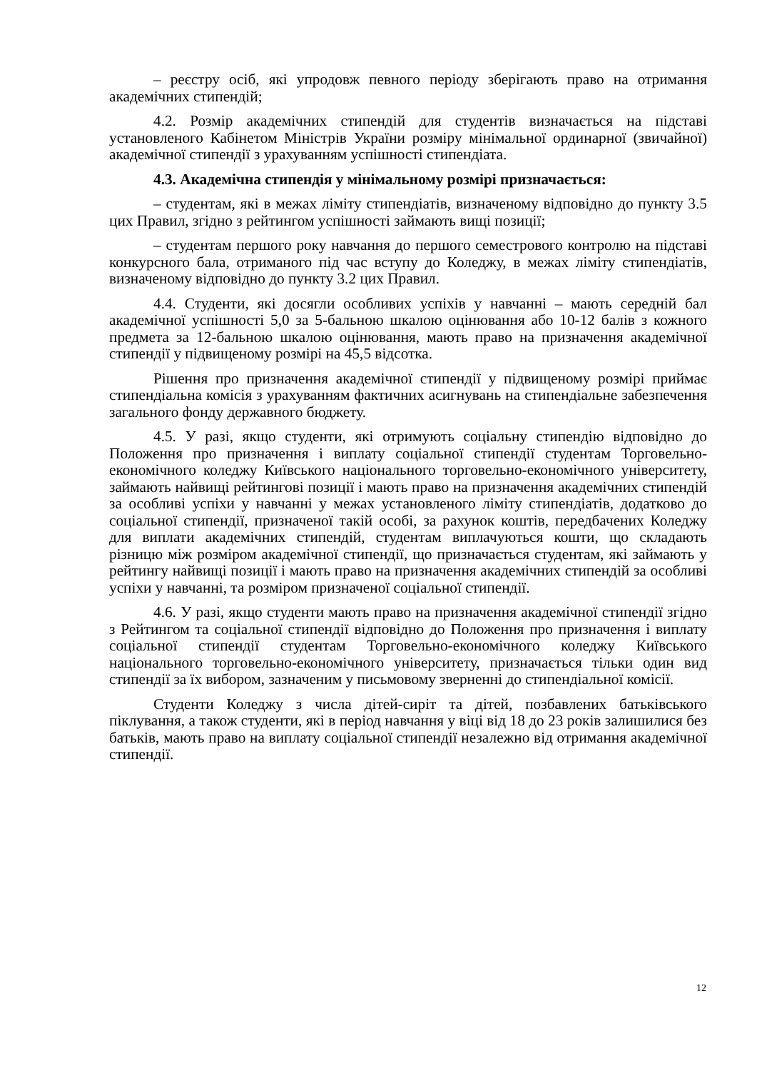– реєстру осіб, які упродовж певного періоду зберігають право на отримання академічних стипендій;
4.2. Розмір академічних стипендій для студентів визначається на підставі установленого Кабінетом Міністрів України розміру мінімальної ординарної (звичайної) академічної стипендії з урахуванням успішності стипендіата.
4.3. Академічна стипендія у мінімальному розмірі призначається:
– студентам, які в межах ліміту стипендіатів, визначеному відповідно до пункту 3.5 цих Правил, згідно з рейтингом успішності займають вищі позиції;
– студентам першого року навчання до першого семестрового контролю на підставі конкурсного бала, отриманого під час вступу до Коледжу, в межах ліміту стипендіатів, визначеному відповідно до пункту 3.2 цих Правил.
4.4. Студенти, які досягли особливих успіхів у навчанні – мають середній бал академічної успішності 5,0 за 5-бальною шкалою оцінювання або 10-12 балів з кожного предмета за 12-бальною шкалою оцінювання, мають право на призначення академічної стипендії у підвищеному розмірі на 45,5 відсотка.
Рішення про призначення академічної стипендії у підвищеному розмірі приймає стипендіальна комісія з урахуванням фактичних асигнувань на стипендіальне забезпечення загального фонду державного бюджету.
4.5. У разі, якщо студенти, які отримують соціальну стипендію відповідно до Положення про призначення і виплату соціальної стипендії студентам Торговельно-економічного коледжу Київського національного торговельно-економічного університету, займають найвищі рейтингові позиції і мають право на призначення академічних стипендій за особливі успіхи у навчанні у межах установленого ліміту стипендіатів, додатково до соціальної стипендії, призначеної такій особі, за рахунок коштів, передбачених Коледжу для виплати академічних стипендій, студентам виплачуються кошти, що складають різницю між розміром академічної стипендії, що призначається студентам, які займають у рейтингу найвищі позиції і мають право на призначення академічних стипендій за особливі успіхи у навчанні, та розміром призначеної соціальної стипендії.
4.6. У разі, якщо студенти мають право на призначення академічної стипендії згідно з Рейтингом та соціальної стипендії відповідно до Положення про призначення і виплату соціальної стипендії студентам Торговельно-економічного коледжу Київського національного торговельно-економічного університету, призначається тільки один вид стипендії за їх вибором, зазначеним у письмовому зверненні до стипендіальної комісії.
Студенти Коледжу з числа дітей-сиріт та дітей, позбавлених батьківського піклування, а також студенти, які в період навчання у віці від 18 до 23 років залишилися без батьків, мають право на виплату соціальної стипендії незалежно від отримання академічної стипендії.
12